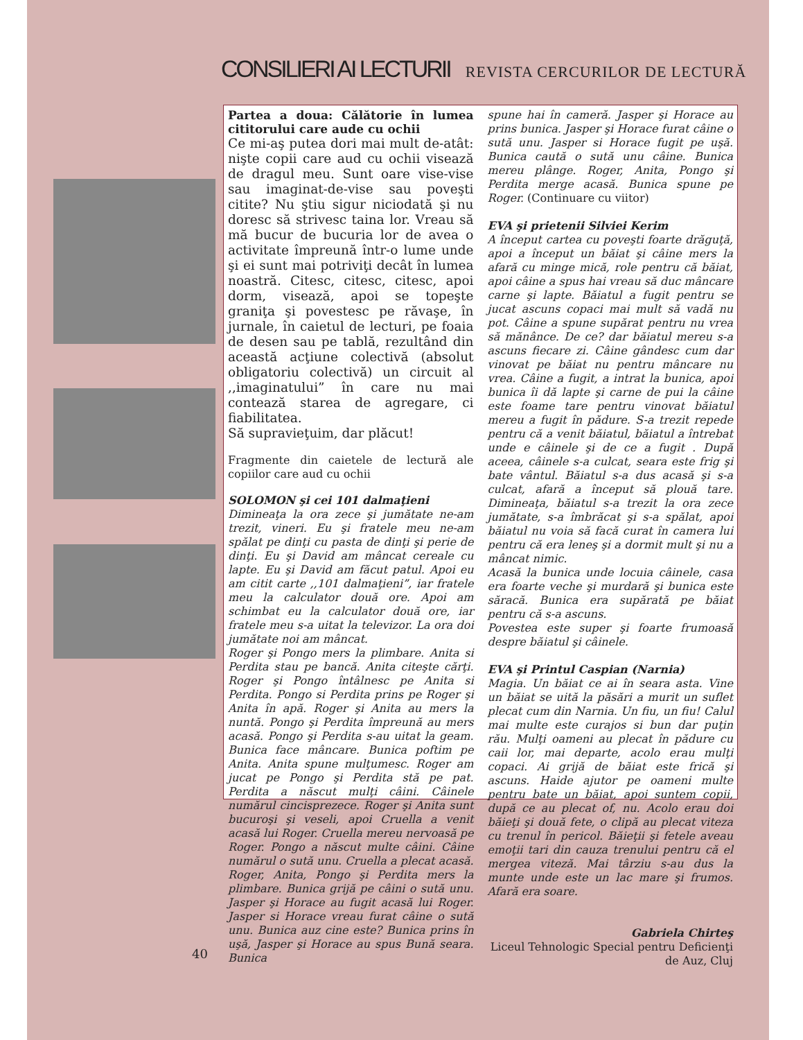CONSILIERI AI LECTURII REVISTA CERCURILOR DE LECTURĂ
Partea a doua: Călătorie în lumea cititorului care aude cu ochii
Ce mi-aş putea dori mai mult de-atât: nişte copii care aud cu ochii visează de dragul meu. Sunt oare vise-vise sau imaginat-de-vise sau poveşti citite? Nu ştiu sigur niciodată şi nu doresc să strivesc taina lor. Vreau să mă bucur de bucuria lor de avea o activitate împreună într-o lume unde şi ei sunt mai potriviţi decât în lumea noastră. Citesc, citesc, citesc, apoi dorm, visează, apoi se topeşte graniţa şi povestesc pe răvaşe, în jurnale, în caietul de lecturi, pe foaia de desen sau pe tablă, rezultând din această acţiune colectivă (absolut obligatoriu colectivă) un circuit al ,,imaginatului” în care nu mai contează starea de agregare, ci fiabilitatea.
Să supravieţuim, dar plăcut!
Fragmente din caietele de lectură ale copiilor care aud cu ochii
SOLOMON şi cei 101 dalmaţieni
Dimineaţa la ora zece şi jumătate ne-am trezit, vineri. Eu şi fratele meu ne-am spălat pe dinţi cu pasta de dinţi şi perie de dinţi. Eu şi David am mâncat cereale cu lapte. Eu şi David am făcut patul. Apoi eu am citit carte ,,101 dalmaţieni”, iar fratele meu la calculator două ore. Apoi am schimbat eu la calculator două ore, iar fratele meu s-a uitat la televizor. La ora doi jumătate noi am mâncat.
Roger şi Pongo mers la plimbare. Anita si Perdita stau pe bancă. Anita citeşte cărţi. Roger şi Pongo întâlnesc pe Anita si Perdita. Pongo si Perdita prins pe Roger şi Anita în apă. Roger şi Anita au mers la nuntă. Pongo şi Perdita împreună au mers acasă. Pongo şi Perdita s-au uitat la geam. Bunica face mâncare. Bunica poftim pe Anita. Anita spune mulţumesc. Roger am jucat pe Pongo şi Perdita stă pe pat. Perdita a născut mulţi câini. Câinele numărul cincisprezece. Roger şi Anita sunt bucuroşi şi veseli, apoi Cruella a venit acasă lui Roger. Cruella mereu nervoasă pe Roger. Pongo a născut multe câini. Câine numărul o sută unu. Cruella a plecat acasă. Roger, Anita, Pongo şi Perdita mers la plimbare. Bunica grijă pe câini o sută unu. Jasper şi Horace au fugit acasă lui Roger. Jasper si Horace vreau furat câine o sută unu. Bunica auz cine este? Bunica prins în uşă, Jasper şi Horace au spus Bună seara. Bunica
spune hai în cameră. Jasper şi Horace au prins bunica. Jasper şi Horace furat câine o sută unu. Jasper si Horace fugit pe uşă. Bunica caută o sută unu câine. Bunica mereu plânge. Roger, Anita, Pongo şi Perdita merge acasă. Bunica spune pe Roger. (Continuare cu viitor)
EVA şi prietenii Silviei Kerim
A început cartea cu poveşti foarte drăguţă, apoi a început un băiat şi câine mers la afară cu minge mică, role pentru că băiat, apoi câine a spus hai vreau să duc mâncare carne şi lapte. Băiatul a fugit pentru se jucat ascuns copaci mai mult să vadă nu pot. Câine a spune supărat pentru nu vrea să mănânce. De ce? dar băiatul mereu s-a ascuns fiecare zi. Câine gândesc cum dar vinovat pe băiat nu pentru mâncare nu vrea. Câine a fugit, a intrat la bunica, apoi bunica îi dă lapte şi carne de pui la câine este foame tare pentru vinovat băiatul mereu a fugit în pădure. S-a trezit repede pentru că a venit băiatul, băiatul a întrebat unde e câinele şi de ce a fugit . După aceea, câinele s-a culcat, seara este frig şi bate vântul. Băiatul s-a dus acasă şi s-a culcat, afară a început să plouă tare. Dimineaţa, băiatul s-a trezit la ora zece jumătate, s-a îmbrăcat şi s-a spălat, apoi băiatul nu voia să facă curat în camera lui pentru că era leneş şi a dormit mult şi nu a mâncat nimic.
Acasă la bunica unde locuia câinele, casa era foarte veche şi murdară şi bunica este săracă. Bunica era supărată pe băiat pentru că s-a ascuns.
Povestea este super şi foarte frumoasă despre băiatul şi câinele.
EVA şi Printul Caspian (Narnia)
Magia. Un băiat ce ai în seara asta. Vine un băiat se uită la păsări a murit un suflet plecat cum din Narnia. Un fiu, un fiu! Calul mai multe este curajos si bun dar puţin rău. Mulţi oameni au plecat în pădure cu caii lor, mai departe, acolo erau mulţi copaci. Ai grijă de băiat este frică şi ascuns. Haide ajutor pe oameni multe pentru bate un băiat, apoi suntem copii, după ce au plecat of, nu. Acolo erau doi băieţi şi două fete, o clipă au plecat viteza cu trenul în pericol. Băieţii şi fetele aveau emoţii tari din cauza trenului pentru că el mergea viteză. Mai târziu s-au dus la munte unde este un lac mare şi frumos. Afară era soare.
Gabriela Chirteş
Liceul Tehnologic Special pentru Deficienţi de Auz, Cluj
40